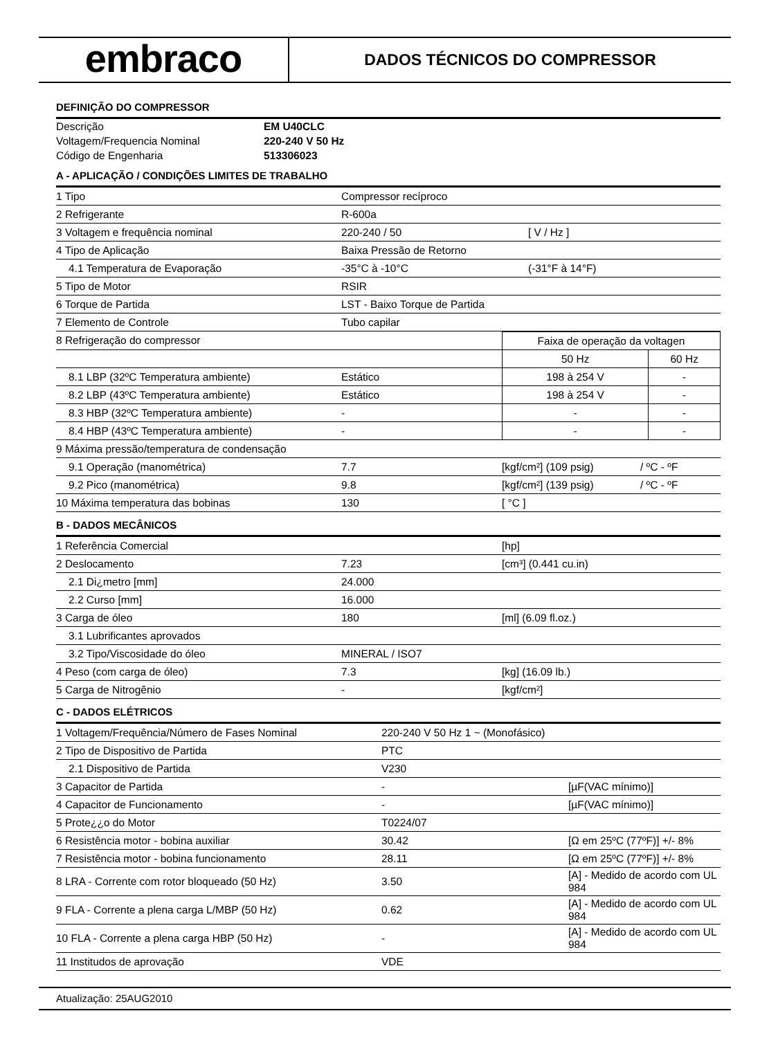embraco
DADOS TÉCNICOS DO COMPRESSOR
DEFINIÇÃO DO COMPRESSOR
| Descrição | EM U40CLC |
| Voltagem/Frequencia Nominal | 220-240 V 50 Hz |
| Código de Engenharia | 513306023 |
A - APLICAÇÃO / CONDIÇÕES LIMITES DE TRABALHO
| 1 Tipo | Compressor recíproco | |
| 2 Refrigerante | R-600a | |
| 3 Voltagem e frequência nominal | 220-240 / 50 | [ V / Hz ] |
| 4 Tipo de Aplicação | Baixa Pressão de Retorno | |
| 4.1 Temperatura de Evaporação | -35°C à -10°C | (-31°F à 14°F) |
| 5 Tipo de Motor | RSIR | |
| 6 Torque de Partida | LST - Baixo Torque de Partida | |
| 7 Elemento de Controle | Tubo capilar | |
| 8 Refrigeração do compressor | | Faixa de operação da voltagen | |
| | | 50 Hz | 60 Hz |
| 8.1 LBP (32ºC Temperatura ambiente) | Estático | 198 à 254 V | - |
| 8.2 LBP (43ºC Temperatura ambiente) | Estático | 198 à 254 V | - |
| 8.3 HBP (32ºC Temperatura ambiente) | - | - | - |
| 8.4 HBP (43ºC Temperatura ambiente) | - | - | - |
| 9 Máxima pressão/temperatura de condensação | | | |
| 9.1 Operação (manométrica) | 7.7 | [kgf/cm²] (109 psig) | / ºC - ºF |
| 9.2 Pico (manométrica) | 9.8 | [kgf/cm²] (139 psig) | / ºC - ºF |
| 10 Máxima temperatura das bobinas | 130 | [ °C ] | |
B - DADOS MECÂNICOS
| 1 Referência Comercial | | [hp] |
| 2 Deslocamento | 7.23 | [cm³] (0.441 cu.in) |
| 2.1 Di¿metro [mm] | 24.000 | |
| 2.2 Curso [mm] | 16.000 | |
| 3 Carga de óleo | 180 | [ml] (6.09 fl.oz.) |
| 3.1 Lubrificantes aprovados | | |
| 3.2 Tipo/Viscosidade do óleo | MINERAL / ISO7 | |
| 4 Peso (com carga de óleo) | 7.3 | [kg] (16.09 lb.) |
| 5 Carga de Nitrogênio | - | [kgf/cm²] |
C - DADOS ELÉTRICOS
| 1 Voltagem/Frequência/Número de Fases Nominal | 220-240 V 50 Hz 1 ~ (Monofásico) | |
| 2 Tipo de Dispositivo de Partida | PTC | |
| 2.1 Dispositivo de Partida | V230 | |
| 3 Capacitor de Partida | - | [µF(VAC mínimo)] |
| 4 Capacitor de Funcionamento | - | [µF(VAC mínimo)] |
| 5 Prote¿¿o do Motor | T0224/07 | |
| 6 Resistência motor - bobina auxiliar | 30.42 | [Ω em 25ºC (77ºF)] +/- 8% |
| 7 Resistência motor - bobina funcionamento | 28.11 | [Ω em 25ºC (77ºF)] +/- 8% |
| 8 LRA - Corrente com rotor bloqueado (50 Hz) | 3.50 | [A] - Medido de acordo com UL 984 |
| 9 FLA - Corrente a plena carga L/MBP (50 Hz) | 0.62 | [A] - Medido de acordo com UL 984 |
| 10 FLA - Corrente a plena carga HBP (50 Hz) | - | [A] - Medido de acordo com UL 984 |
| 11 Institudos de aprovação | VDE | |
Atualização: 25AUG2010